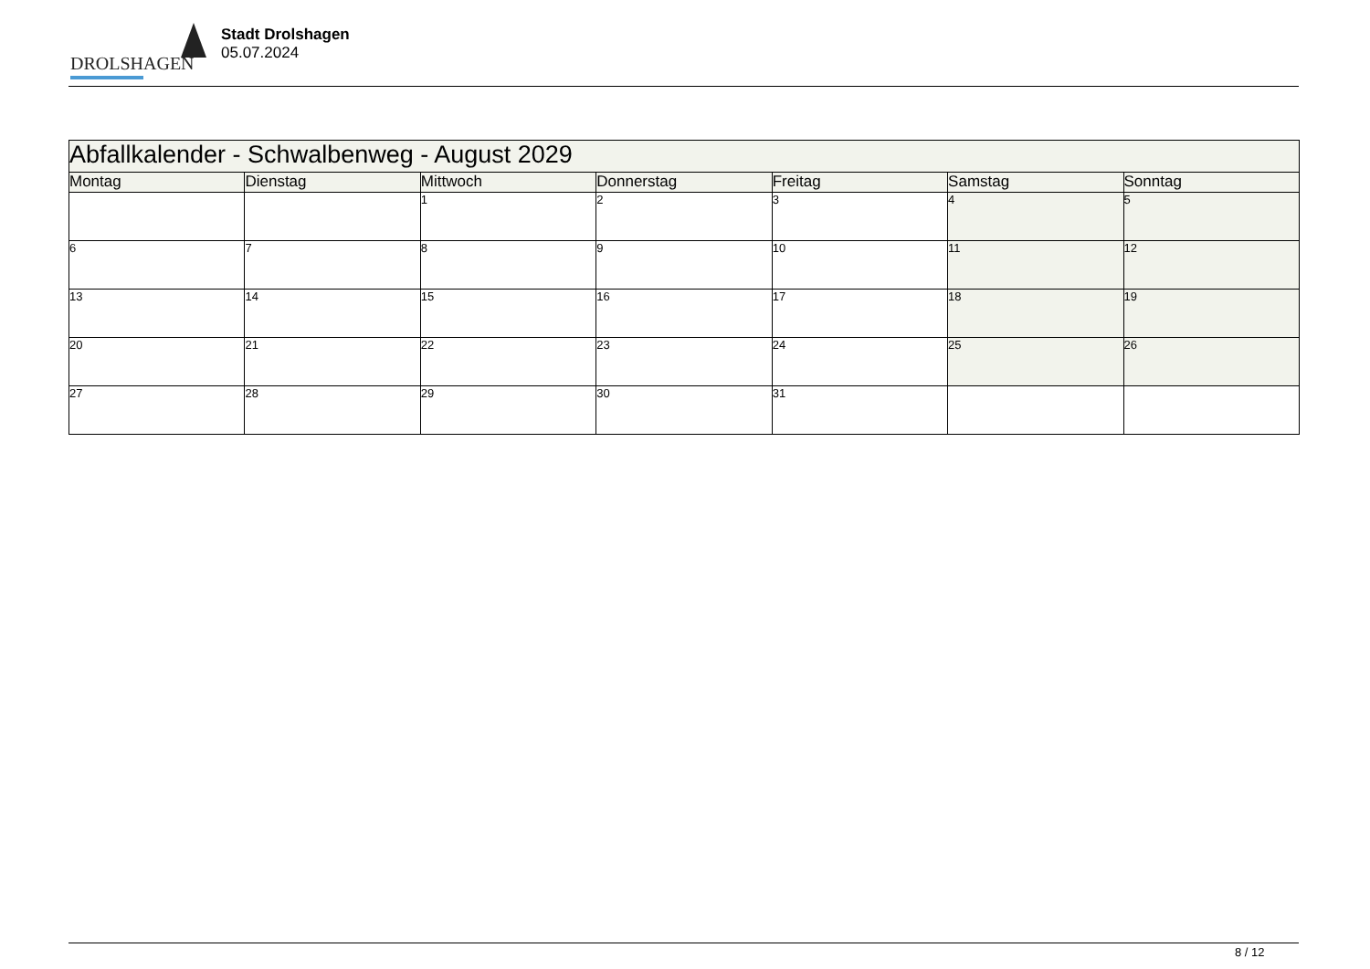DROLSHAGEN
Stadt Drolshagen
05.07.2024
| Abfallkalender - Schwalbenweg - August 2029 | | | | | | |
| Montag | Dienstag | Mittwoch | Donnerstag | Freitag | Samstag | Sonntag |
| | | 1 | 2 | 3 | 4 | 5 |
| 6 | 7 | 8 | 9 | 10 | 11 | 12 |
| 13 | 14 | 15 | 16 | 17 | 18 | 19 |
| 20 | 21 | 22 | 23 | 24 | 25 | 26 |
| 27 | 28 | 29 | 30 | 31 | | |
8 / 12